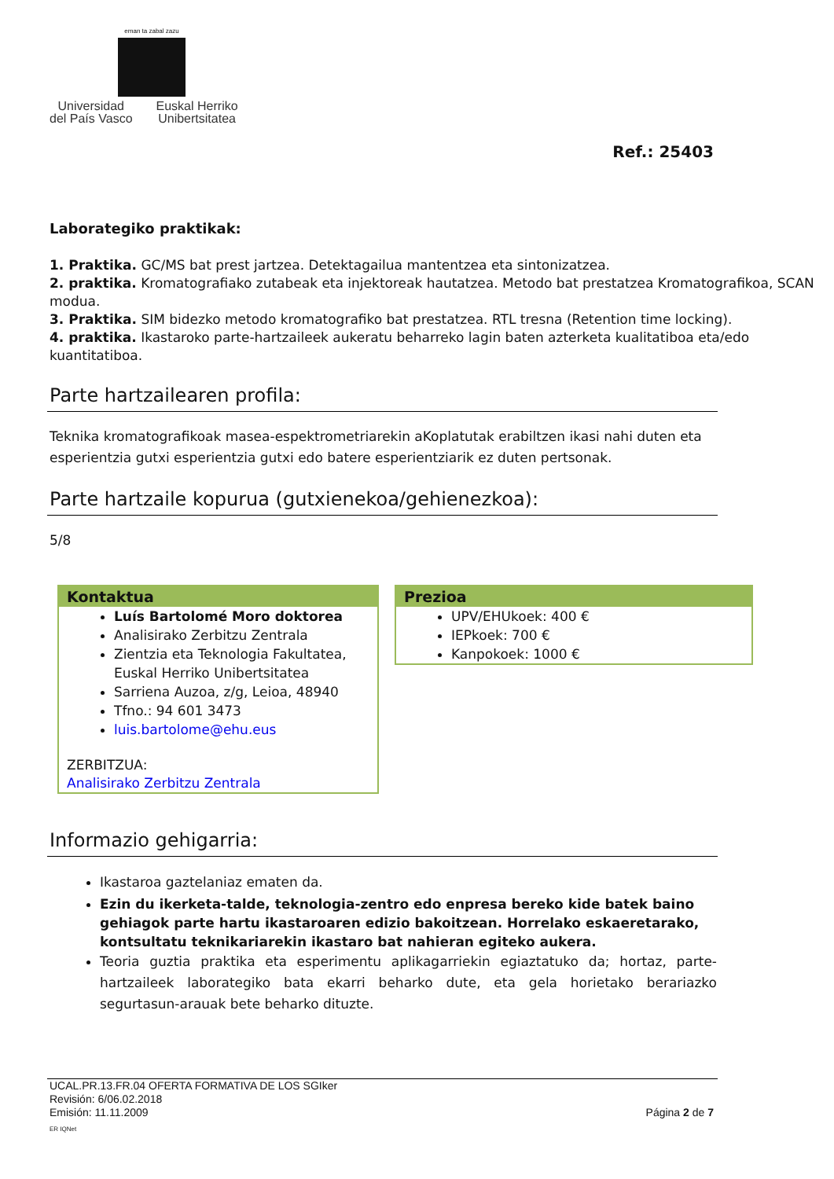eman ta zabal zazu
Universidad
del País Vasco
Euskal Herriko
Unibertsitatea
Ref.: 25403
Laborategiko praktikak:
1. Praktika. GC/MS bat prest jartzea. Detektagailua mantentzea eta sintonizatzea.
2. praktika. Kromatografiako zutabeak eta injektoreak hautatzea. Metodo bat prestatzea Kromatografikoa, SCAN modua.
3. Praktika. SIM bidezko metodo kromatografiko bat prestatzea. RTL tresna (Retention time locking).
4. praktika. Ikastaroko parte-hartzaileek aukeratu beharreko lagin baten azterketa kualitatiboa eta/edo kuantitatiboa.
Parte hartzailearen profila:
Teknika kromatografikoak masea-espektrometriarekin aKoplatutak erabiltzen ikasi nahi duten eta esperientzia gutxi esperientzia gutxi edo batere esperientziarik ez duten pertsonak.
Parte hartzaile kopurua (gutxienekoa/gehienezkoa):
5/8
Kontaktua
Luís Bartolomé Moro doktorea
Analisirako Zerbitzu Zentrala
Zientzia eta Teknologia Fakultatea, Euskal Herriko Unibertsitatea
Sarriena Auzoa, z/g, Leioa, 48940
Tfno.: 94 601 3473
luis.bartolome@ehu.eus
ZERBITZUA:
Analisirako Zerbitzu Zentrala
Prezioa
UPV/EHUkoek: 400 €
IEPkoek: 700 €
Kanpokoek: 1000 €
Informazio gehigarria:
Ikastaroa gaztelaniaz ematen da.
Ezin du ikerketa-talde, teknologia-zentro edo enpresa bereko kide batek baino gehiagok parte hartu ikastaroaren edizio bakoitzean. Horrelako eskaeretarako, kontsultatu teknikariarekin ikastaro bat nahieran egiteko aukera.
Teoria guztia praktika eta esperimentu aplikagarriekin egiaztatuko da; hortaz, parte-hartzaileek laborategiko bata ekarri beharko dute, eta gela horietako berariazko segurtasun-arauak bete beharko dituzte.
UCAL.PR.13.FR.04 OFERTA FORMATIVA DE LOS SGIker
Revisión: 6/06.02.2018
Emisión: 11.11.2009 Página 2 de 7
ER IQNet